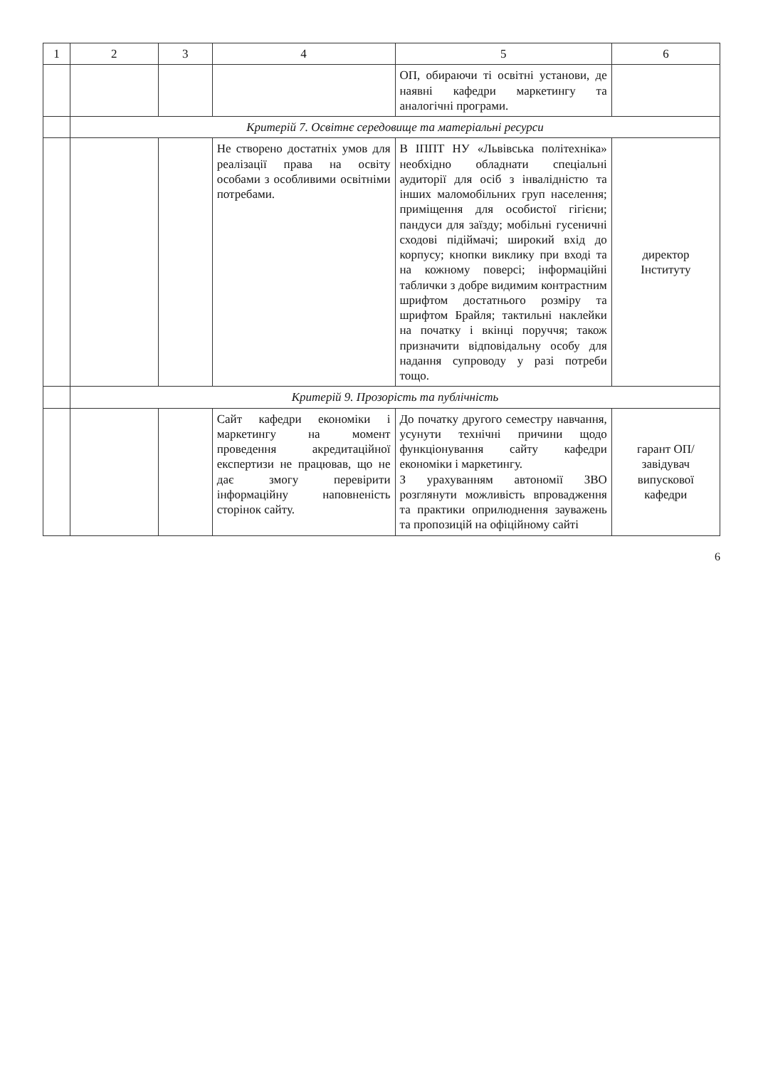| 1 | 2 | 3 | 4 | 5 | 6 |
| --- | --- | --- | --- | --- | --- |
| | | | | ОП, обираючи ті освітні установи, де наявні кафедри маркетингу та аналогічні програми. | |
| | Критерій 7. Освітнє середовище та матеріальні ресурси | | | | |
| | | | Не створено достатніх умов для реалізації права на освіту особами з особливими освітніми потребами. | В ІППТ НУ «Львівська політехніка» необхідно обладнати спеціальні аудиторії для осіб з інвалідністю та інших маломобільних груп населення; приміщення для особистої гігієни; пандуси для заїзду; мобільні гусеничні сходові підіймачі; широкий вхід до корпусу; кнопки виклику при вході та на кожному поверсі; інформаційні таблички з добре видимим контрастним шрифтом достатнього розміру та шрифтом Брайля; тактильні наклейки на початку і вкінці поруччя; також призначити відповідальну особу для надання супроводу у разі потреби тощо. | директор Інституту |
| | Критерій 9. Прозорість та публічність | | | | |
| | | | Сайт кафедри економіки і маркетингу на момент проведення акредитаційної експертизи не працював, що не дає змогу перевірити інформаційну наповненість сторінок сайту. | До початку другого семестру навчання, усунути технічні причини щодо функціонування сайту кафедри економіки і маркетингу. З урахуванням автономії ЗВО розглянути можливість впровадження та практики оприлюднення зауважень та пропозицій на офіційному сайті | гарант ОП/ завідувач випускової кафедри |
6